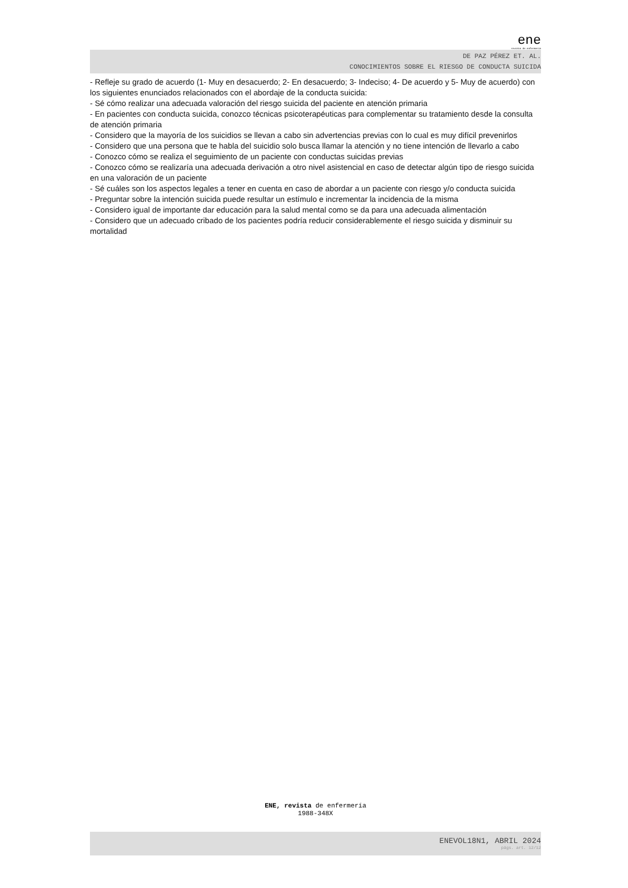ene
revista de enfermería
DE PAZ PÉREZ ET. AL.
CONOCIMIENTOS SOBRE EL RIESGO DE CONDUCTA SUICIDA
- Refleje su grado de acuerdo (1- Muy en desacuerdo; 2- En desacuerdo; 3- Indeciso; 4- De acuerdo y 5- Muy de acuerdo) con los siguientes enunciados relacionados con el abordaje de la conducta suicida:
- Sé cómo realizar una adecuada valoración del riesgo suicida del paciente en atención primaria
- En pacientes con conducta suicida, conozco técnicas psicoterapéuticas para complementar su tratamiento desde la consulta de atención primaria
- Considero que la mayoría de los suicidios se llevan a cabo sin advertencias previas con lo cual es muy difícil prevenirlos
- Considero que una persona que te habla del suicidio solo busca llamar la atención y no tiene intención de llevarlo a cabo
- Conozco cómo se realiza el seguimiento de un paciente con conductas suicidas previas
- Conozco cómo se realizaría una adecuada derivación a otro nivel asistencial en caso de detectar algún tipo de riesgo suicida en una valoración de un paciente
- Sé cuáles son los aspectos legales a tener en cuenta en caso de abordar a un paciente con riesgo y/o conducta suicida
- Preguntar sobre la intención suicida puede resultar un estímulo e incrementar la incidencia de la misma
- Considero igual de importante dar educación para la salud mental como se da para una adecuada alimentación
- Considero que un adecuado cribado de los pacientes podría reducir considerablemente el riesgo suicida y disminuir su mortalidad
ENE, revista de enfermería
1988-348X
ENEVOL18N1, ABRIL 2024
págs. art. 12/12